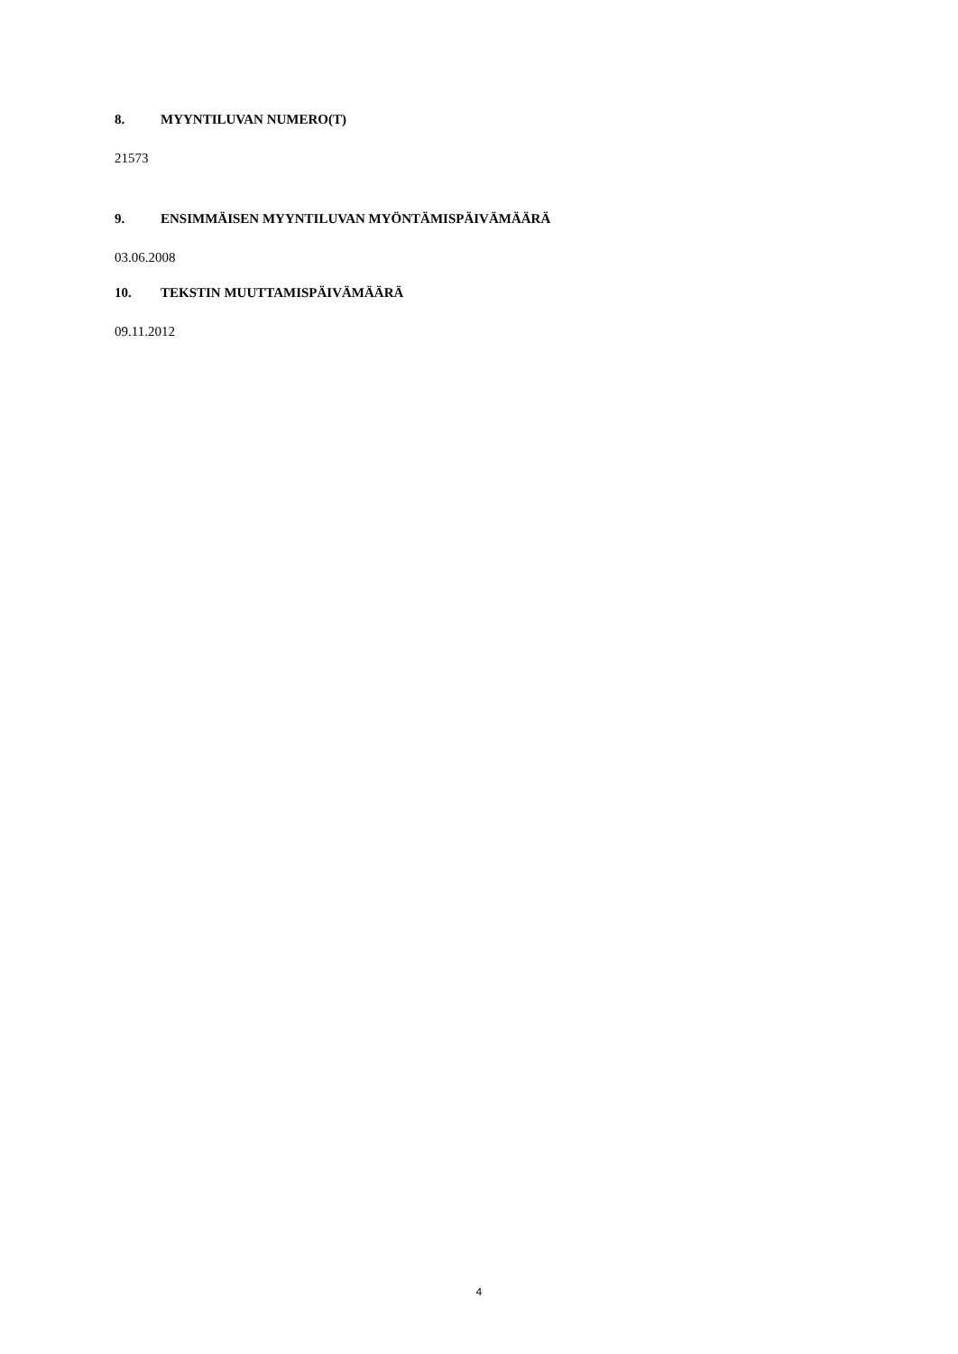8. MYYNTILUVAN NUMERO(T)
21573
9. ENSIMMÄISEN MYYNTILUVAN MYÖNTÄMISPÄIVÄMÄÄRÄ
03.06.2008
10. TEKSTIN MUUTTAMISPÄIVÄMÄÄRÄ
09.11.2012
4